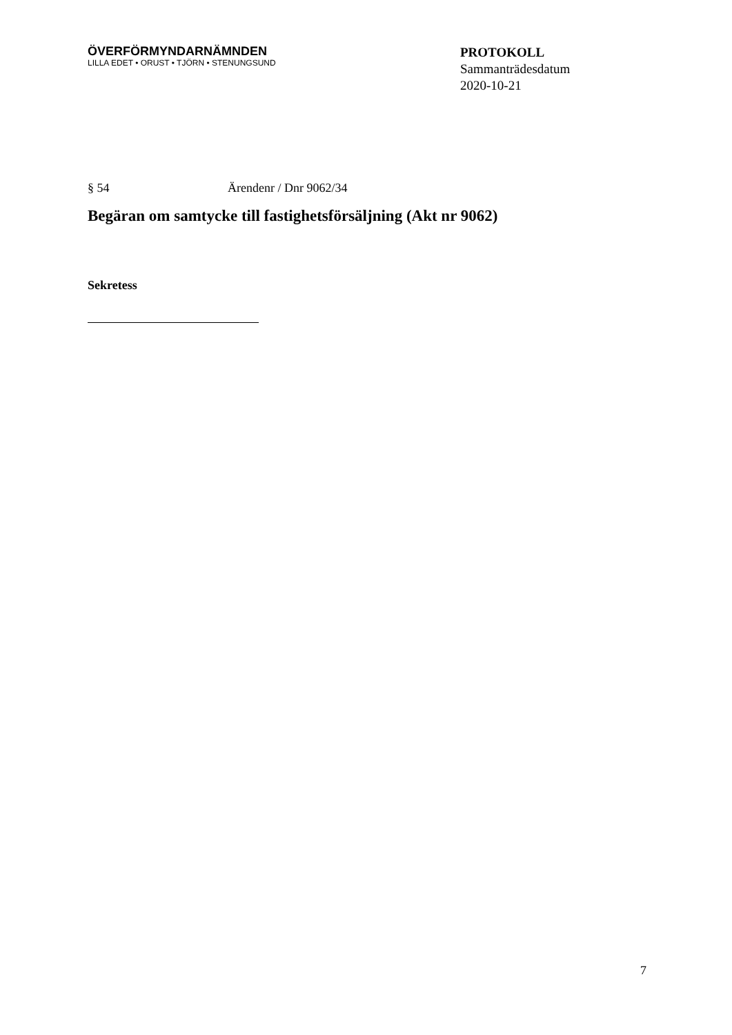ÖVERFÖRMYNDARNÄMNDEN
LILLA EDET • ORUST • TJÖRN • STENUNGSUND
PROTOKOLL
Sammanträdesdatum
2020-10-21
§ 54 Ärendenr / Dnr 9062/34
Begäran om samtycke till fastighetsförsäljning (Akt nr 9062)
Sekretess
7